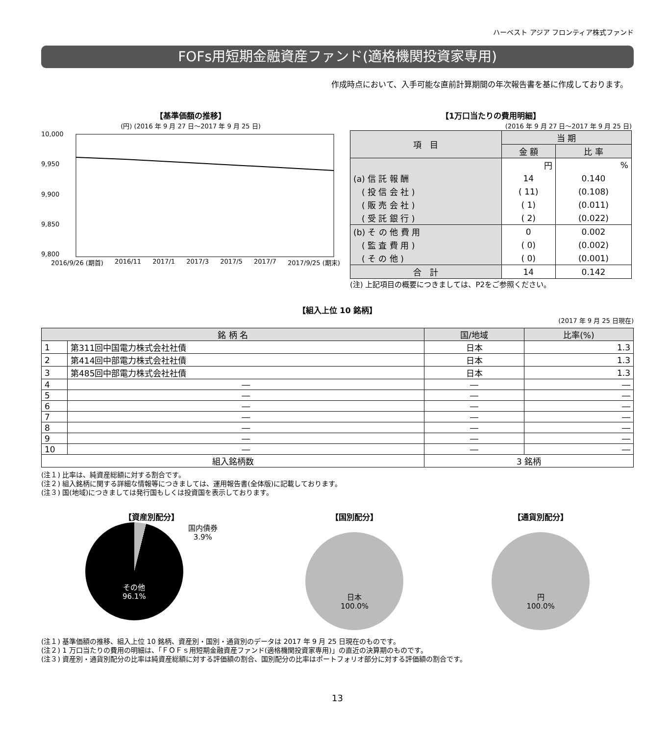ハーベスト アジア フロンティア株式ファンド
FOFs用短期金融資産ファンド(適格機関投資家専用)
作成時点において、入手可能な直前計算期間の年次報告書を基に作成しております。
【基準価額の推移】
(円) (2016 年 9 月 27 日～2017 年 9 月 25 日)
10,000
9,950
9,900
9,850
9,800
2016/9/26 (期首) 2016/11 2017/1 2017/3 2017/5 2017/7 2017/9/25 (期末)
【1万口当たりの費用明細】
(2016 年 9 月 27 日～2017 年 9 月 25 日)
| 項 目 | 当 期 | |
| | 金 額 | 比 率 |
| | 円 | % |
| (a) 信 託 報 酬 | 14 | 0.140 |
| ( 投 信 会 社 ) | ( 11) | (0.108) |
| ( 販 売 会 社 ) | ( 1) | (0.011) |
| ( 受 託 銀 行 ) | ( 2) | (0.022) |
| (b) そ の 他 費 用 | 0 | 0.002 |
| ( 監 査 費 用 ) | ( 0) | (0.002) |
| ( そ の 他 ) | ( 0) | (0.001) |
| 合 計 | 14 | 0.142 |
(注) 上記項目の概要につきましては、P2をご参照ください。
【組入上位 10 銘柄】
(2017 年 9 月 25 日現在)
| 銘 柄 名 | | 国/地域 | 比率(%) |
| --- | --- | --- | --- |
| 1 | 第311回中国電力株式会社社債 | 日本 | 1.3 |
| 2 | 第414回中部電力株式会社社債 | 日本 | 1.3 |
| 3 | 第485回中部電力株式会社社債 | 日本 | 1.3 |
| 4 | ― | ― | ― |
| 5 | ― | ― | ― |
| 6 | ― | ― | ― |
| 7 | ― | ― | ― |
| 8 | ― | ― | ― |
| 9 | ― | ― | ― |
| 10 | ― | ― | ― |
| 組入銘柄数 | | 3 銘柄 | |
(注１) 比率は、純資産総額に対する割合です。
(注２) 組入銘柄に関する詳細な情報等につきましては、運用報告書(全体版)に記載しております。
(注３) 国(地域)につきましては発行国もしくは投資国を表示しております。
【資産別配分】
その他
96.1%
国内債券
3.9%
【国別配分】
日本
100.0%
【通貨別配分】
円
100.0%
(注１) 基準価額の推移、組入上位 10 銘柄、資産別・国別・通貨別のデータは 2017 年 9 月 25 日現在のものです。
(注２) 1 万口当たりの費用の明細は、「ＦＯＦｓ用短期金融資産ファンド(適格機関投資家専用)」の直近の決算期のものです。
(注３) 資産別・通貨別配分の比率は純資産総額に対する評価額の割合、国別配分の比率はポートフォリオ部分に対する評価額の割合です。
13